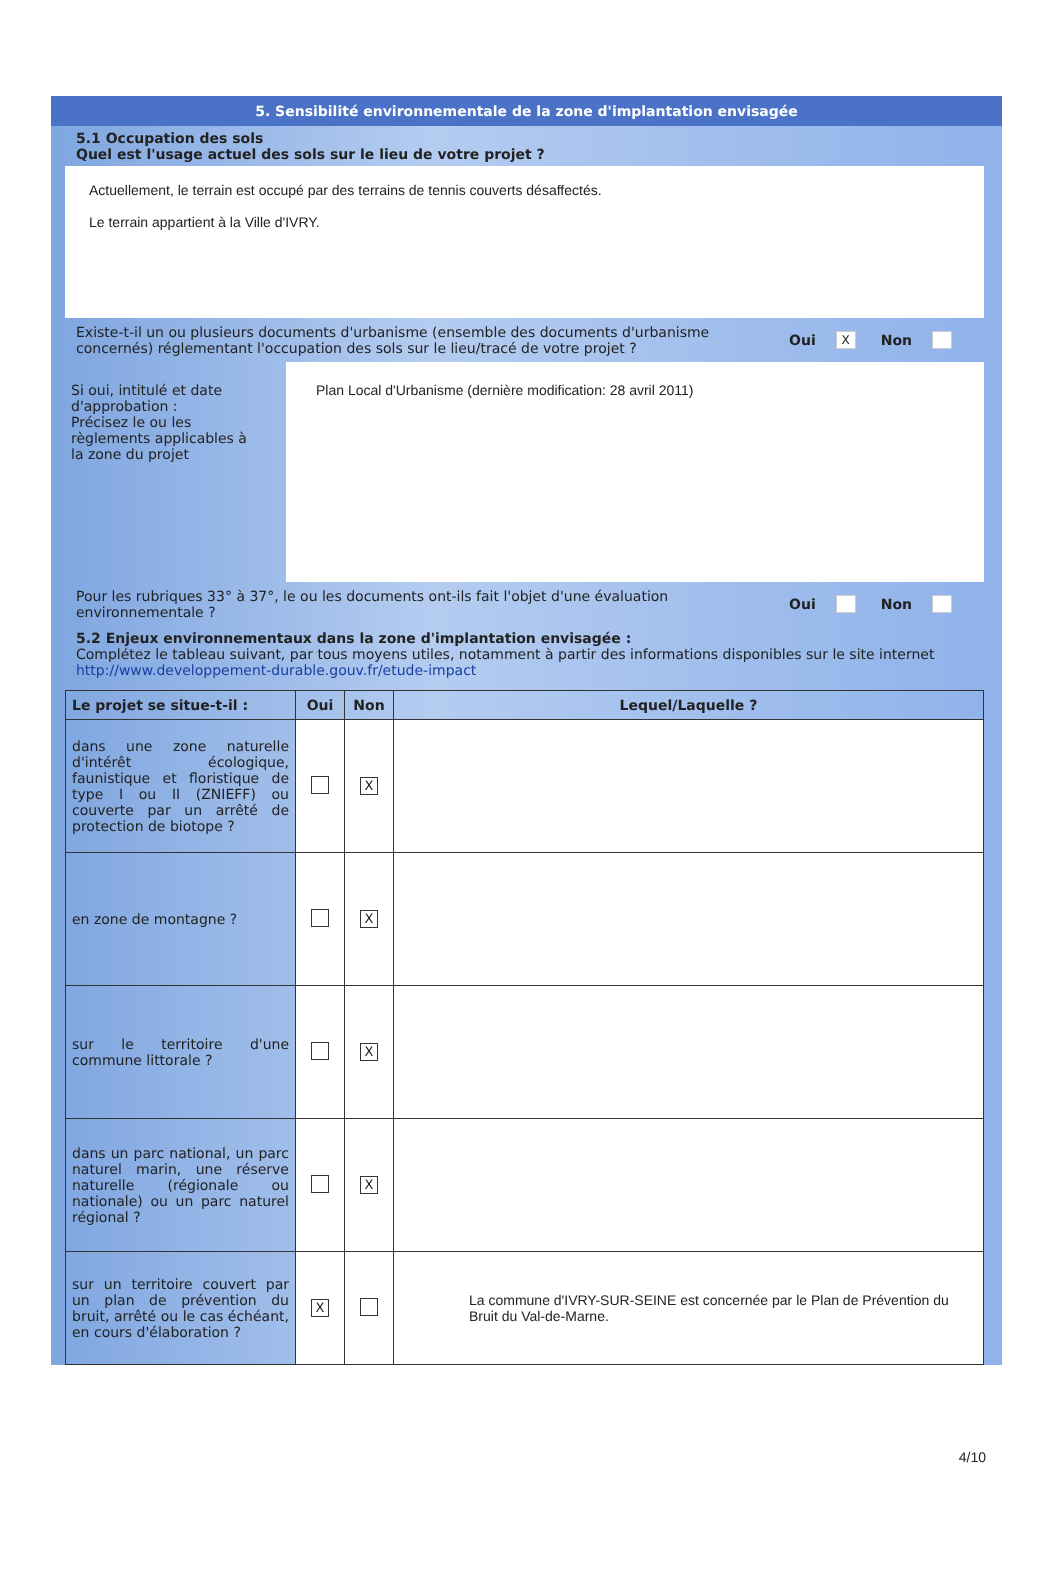5. Sensibilité environnementale de la zone d'implantation envisagée
5.1 Occupation des sols
Quel est l'usage actuel des sols sur le lieu de votre projet ?
Actuellement, le terrain est occupé par des terrains de tennis couverts désaffectés.
Le terrain appartient à la Ville d'IVRY.
Existe-t-il un ou plusieurs documents d'urbanisme (ensemble des documents d'urbanisme concernés) réglementant l'occupation des sols sur le lieu/tracé de votre projet ?
Oui X Non
Si oui, intitulé et date d'approbation :
Précisez le ou les règlements applicables à la zone du projet
Plan Local d'Urbanisme (dernière modification: 28 avril 2011)
Pour les rubriques 33° à 37°, le ou les documents ont-ils fait l'objet d'une évaluation environnementale ?
Oui Non
5.2 Enjeux environnementaux dans la zone d'implantation envisagée :
Complétez le tableau suivant, par tous moyens utiles, notamment à partir des informations disponibles sur le site internet http://www.developpement-durable.gouv.fr/etude-impact
| Le projet se situe-t-il : | Oui | Non | Lequel/Laquelle ? |
| --- | --- | --- | --- |
| dans une zone naturelle d'intérêt écologique, faunistique et floristique de type I ou II (ZNIEFF) ou couverte par un arrêté de protection de biotope ? | | X | |
| en zone de montagne ? | | X | |
| sur le territoire d'une commune littorale ? | | X | |
| dans un parc national, un parc naturel marin, une réserve naturelle (régionale ou nationale) ou un parc naturel régional ? | | X | |
| sur un territoire couvert par un plan de prévention du bruit, arrêté ou le cas échéant, en cours d'élaboration ? | X | | La commune d'IVRY-SUR-SEINE est concernée par le Plan de Prévention du Bruit du Val-de-Marne. |
4/10